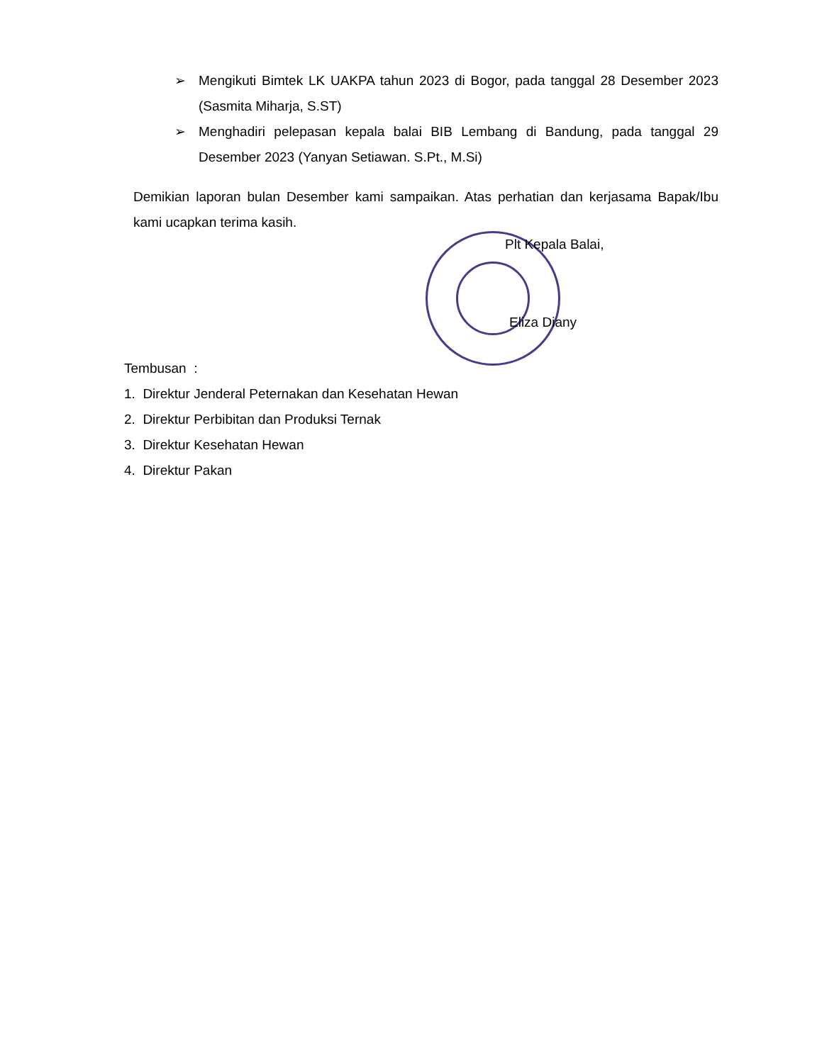➢ Mengikuti Bimtek LK UAKPA tahun 2023 di Bogor, pada tanggal 28 Desember 2023 (Sasmita Miharja, S.ST)
➢ Menghadiri pelepasan kepala balai BIB Lembang di Bandung, pada tanggal 29 Desember 2023 (Yanyan Setiawan. S.Pt., M.Si)
Demikian laporan bulan Desember kami sampaikan. Atas perhatian dan kerjasama Bapak/Ibu kami ucapkan terima kasih.
Plt Kepala Balai,
Eliza Diany
Tembusan :
1. Direktur Jenderal Peternakan dan Kesehatan Hewan
2. Direktur Perbibitan dan Produksi Ternak
3. Direktur Kesehatan Hewan
4. Direktur Pakan